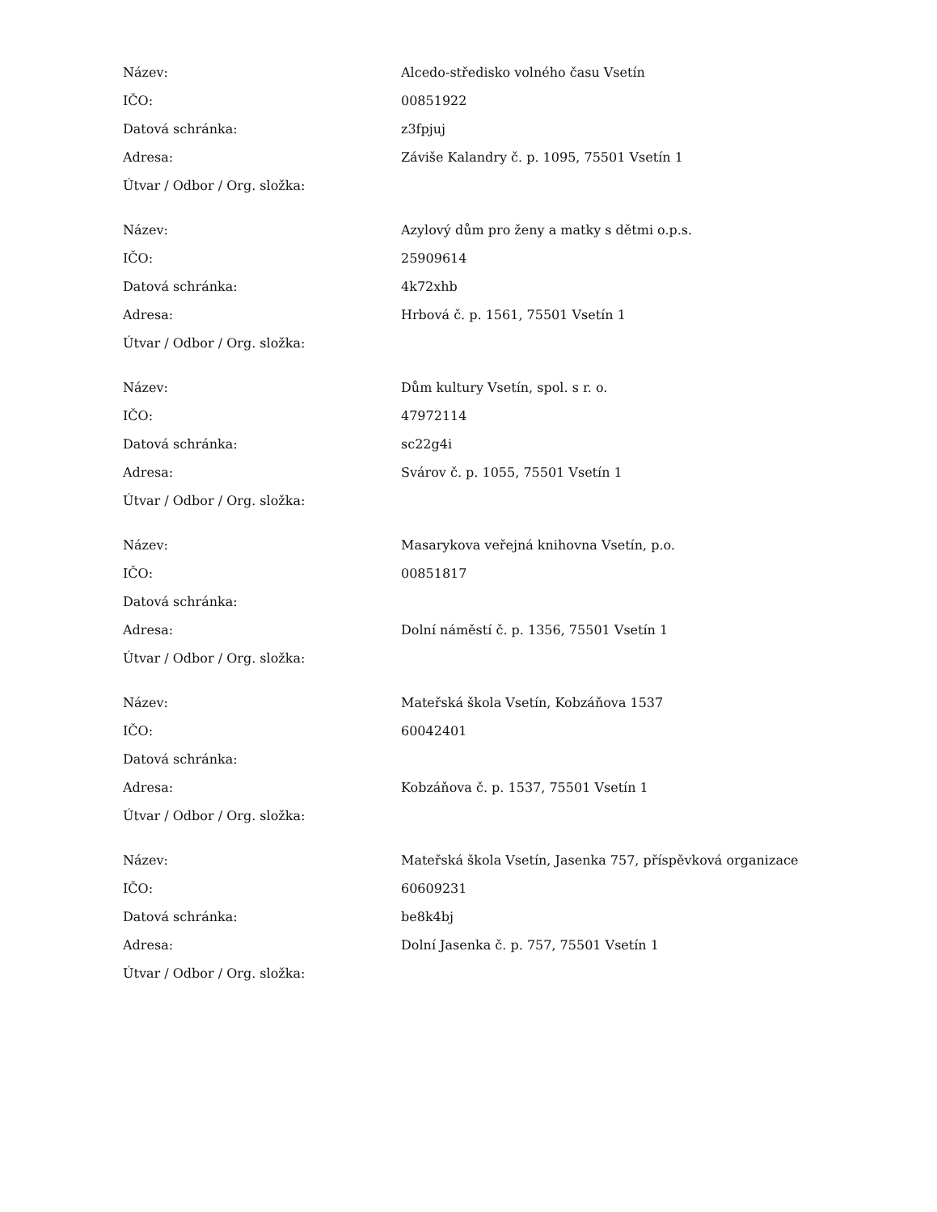| Název: | Alcedo-středisko volného času Vsetín |
| IČO: | 00851922 |
| Datová schránka: | z3fpjuj |
| Adresa: | Záviše Kalandry č. p. 1095, 75501 Vsetín 1 |
| Útvar / Odbor / Org. složka: | |
| Název: | Azylový dům pro ženy a matky s dětmi o.p.s. |
| IČO: | 25909614 |
| Datová schránka: | 4k72xhb |
| Adresa: | Hrbová č. p. 1561, 75501 Vsetín 1 |
| Útvar / Odbor / Org. složka: | |
| Název: | Dům kultury Vsetín, spol. s r. o. |
| IČO: | 47972114 |
| Datová schránka: | sc22g4i |
| Adresa: | Svárov č. p. 1055, 75501 Vsetín 1 |
| Útvar / Odbor / Org. složka: | |
| Název: | Masarykova veřejná knihovna Vsetín, p.o. |
| IČO: | 00851817 |
| Datová schránka: | |
| Adresa: | Dolní náměstí č. p. 1356, 75501 Vsetín 1 |
| Útvar / Odbor / Org. složka: | |
| Název: | Mateřská škola Vsetín, Kobzáňova 1537 |
| IČO: | 60042401 |
| Datová schránka: | |
| Adresa: | Kobzáňova č. p. 1537, 75501 Vsetín 1 |
| Útvar / Odbor / Org. složka: | |
| Název: | Mateřská škola Vsetín, Jasenka 757, příspěvková organizace |
| IČO: | 60609231 |
| Datová schránka: | be8k4bj |
| Adresa: | Dolní Jasenka č. p. 757, 75501 Vsetín 1 |
| Útvar / Odbor / Org. složka: | |